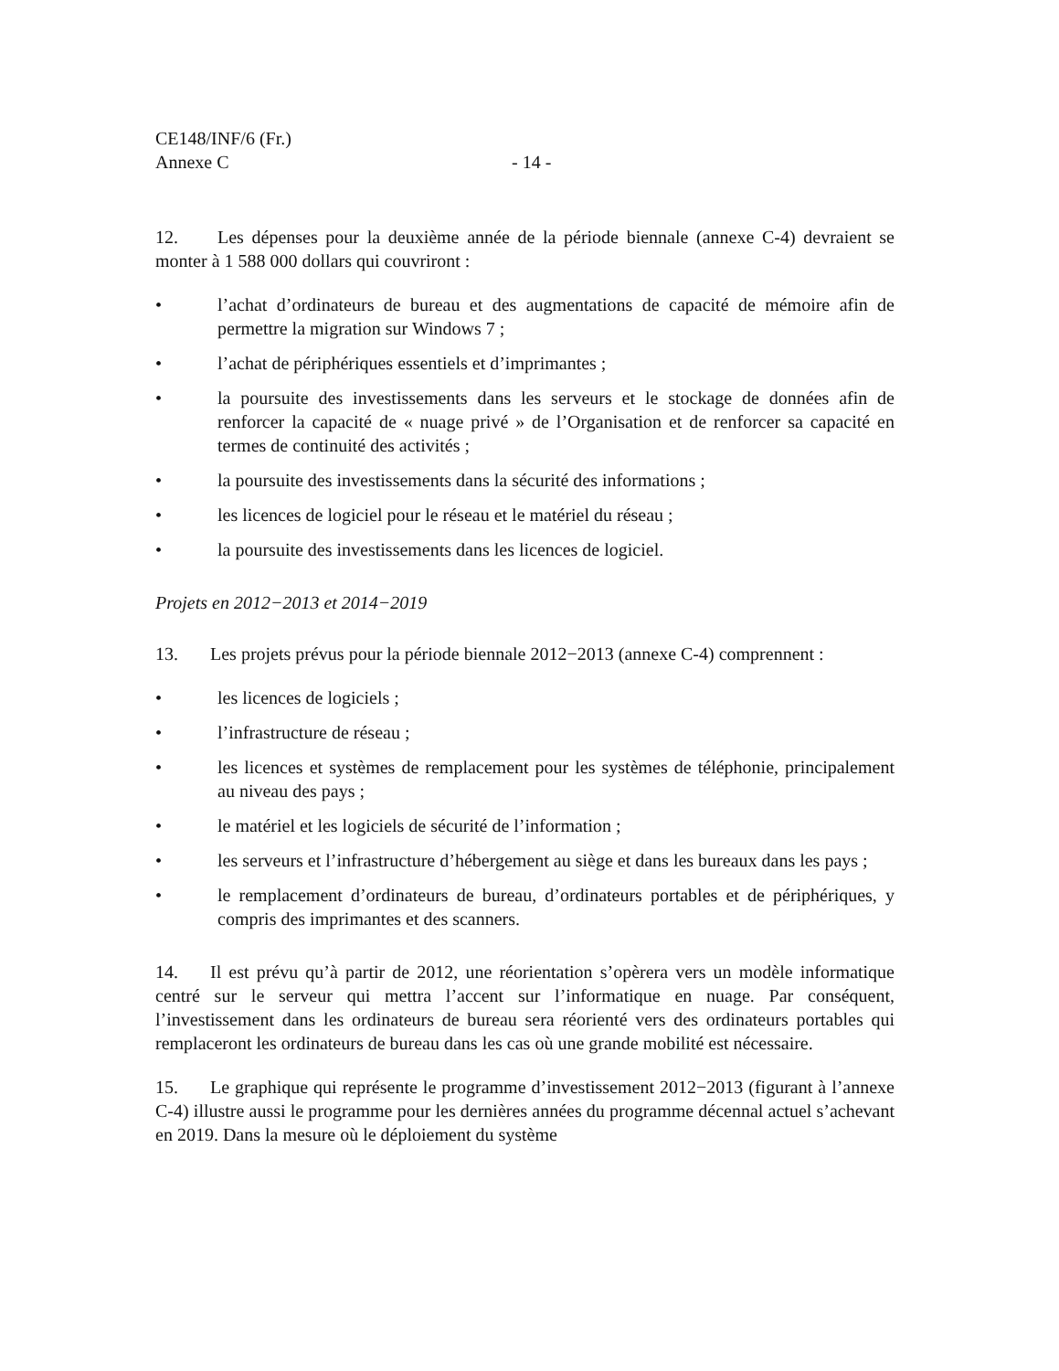CE148/INF/6 (Fr.)
Annexe C - 14 -
12. Les dépenses pour la deuxième année de la période biennale (annexe C-4) devraient se monter à 1 588 000 dollars qui couvriront :
• l’achat d’ordinateurs de bureau et des augmentations de capacité de mémoire afin de permettre la migration sur Windows 7 ;
• l’achat de périphériques essentiels et d’imprimantes ;
• la poursuite des investissements dans les serveurs et le stockage de données afin de renforcer la capacité de « nuage privé » de l’Organisation et de renforcer sa capacité en termes de continuité des activités ;
• la poursuite des investissements dans la sécurité des informations ;
• les licences de logiciel pour le réseau et le matériel du réseau ;
• la poursuite des investissements dans les licences de logiciel.
Projets en 2012−2013 et 2014−2019
13. Les projets prévus pour la période biennale 2012−2013 (annexe C-4) comprennent :
• les licences de logiciels ;
• l’infrastructure de réseau ;
• les licences et systèmes de remplacement pour les systèmes de téléphonie, principalement au niveau des pays ;
• le matériel et les logiciels de sécurité de l’information ;
• les serveurs et l’infrastructure d’hébergement au siège et dans les bureaux dans les pays ;
• le remplacement d’ordinateurs de bureau, d’ordinateurs portables et de périphériques, y compris des imprimantes et des scanners.
14. Il est prévu qu’à partir de 2012, une réorientation s’opèrera vers un modèle informatique centré sur le serveur qui mettra l’accent sur l’informatique en nuage. Par conséquent, l’investissement dans les ordinateurs de bureau sera réorienté vers des ordinateurs portables qui remplaceront les ordinateurs de bureau dans les cas où une grande mobilité est nécessaire.
15. Le graphique qui représente le programme d’investissement 2012−2013 (figurant à l’annexe C-4) illustre aussi le programme pour les dernières années du programme décennal actuel s’achevant en 2019. Dans la mesure où le déploiement du système